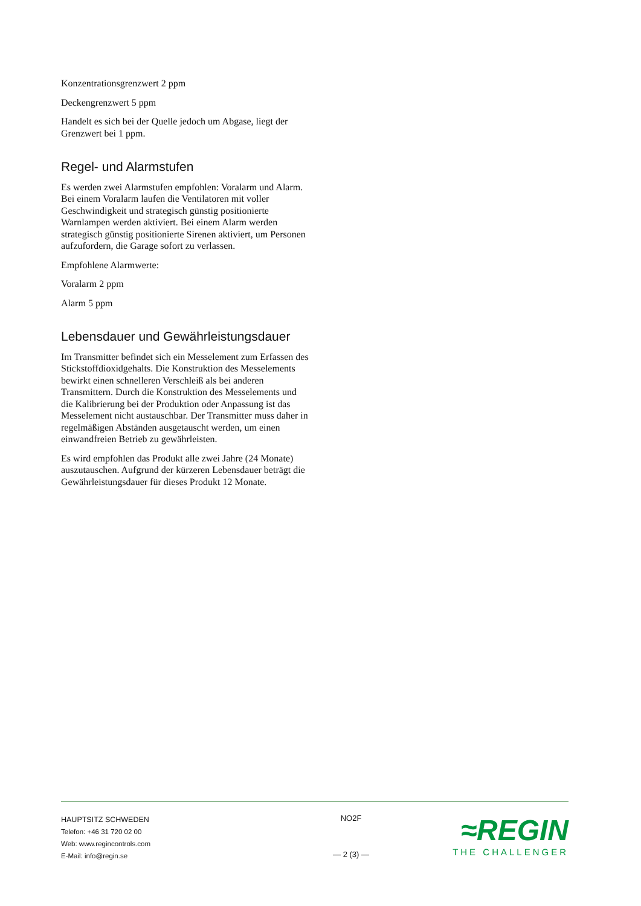Konzentrationsgrenzwert 2 ppm
Deckengrenzwert 5 ppm
Handelt es sich bei der Quelle jedoch um Abgase, liegt der Grenzwert bei 1 ppm.
Regel- und Alarmstufen
Es werden zwei Alarmstufen empfohlen: Voralarm und Alarm. Bei einem Voralarm laufen die Ventilatoren mit voller Geschwindigkeit und strategisch günstig positionierte Warnlampen werden aktiviert. Bei einem Alarm werden strategisch günstig positionierte Sirenen aktiviert, um Personen aufzufordern, die Garage sofort zu verlassen.
Empfohlene Alarmwerte:
Voralarm 2 ppm
Alarm 5 ppm
Lebensdauer und Gewährleistungsdauer
Im Transmitter befindet sich ein Messelement zum Erfassen des Stickstoffdioxidgehalts. Die Konstruktion des Messelements bewirkt einen schnelleren Verschleiß als bei anderen Transmittern. Durch die Konstruktion des Messelements und die Kalibrierung bei der Produktion oder Anpassung ist das Messelement nicht austauschbar. Der Transmitter muss daher in regelmäßigen Abständen ausgetauscht werden, um einen einwandfreien Betrieb zu gewährleisten.
Es wird empfohlen das Produkt alle zwei Jahre (24 Monate) auszutauschen. Aufgrund der kürzeren Lebensdauer beträgt die Gewährleistungsdauer für dieses Produkt 12 Monate.
HAUPTSITZ SCHWEDEN
Telefon: +46 31 720 02 00
Web: www.regincontrols.com
E-Mail: info@regin.se
NO2F
— 2 (3) —
≈REGIN
THE CHALLENGER